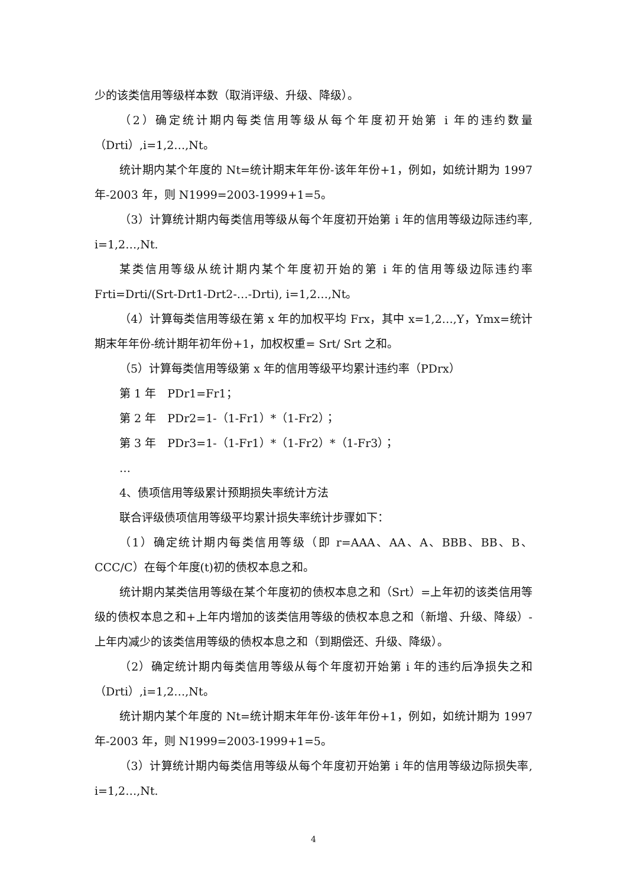少的该类信用等级样本数（取消评级、升级、降级）。
（2）确定统计期内每类信用等级从每个年度初开始第 i 年的违约数量（Drti）,i=1,2…,Nt。
统计期内某个年度的 Nt=统计期末年年份-该年年份+1，例如，如统计期为 1997 年-2003 年，则 N1999=2003-1999+1=5。
（3）计算统计期内每类信用等级从每个年度初开始第 i 年的信用等级边际违约率, i=1,2…,Nt.
某类信用等级从统计期内某个年度初开始的第 i 年的信用等级边际违约率 Frti=Drti/(Srt-Drt1-Drt2-…-Drti), i=1,2…,Nt。
（4）计算每类信用等级在第 x 年的加权平均 Frx，其中 x=1,2…,Y，Ymx=统计期末年年份-统计期年初年份+1，加权权重= Srt/ Srt 之和。
（5）计算每类信用等级第 x 年的信用等级平均累计违约率（PDrx）
第 1 年　PDr1=Fr1；
第 2 年　PDr2=1-（1-Fr1）*（1-Fr2）；
第 3 年　PDr3=1-（1-Fr1）*（1-Fr2）*（1-Fr3）；
…
4、债项信用等级累计预期损失率统计方法
联合评级债项信用等级平均累计损失率统计步骤如下：
（1）确定统计期内每类信用等级（即 r=AAA、AA、A、BBB、BB、B、CCC/C）在每个年度(t)初的债权本息之和。
统计期内某类信用等级在某个年度初的债权本息之和（Srt）=上年初的该类信用等级的债权本息之和+上年内增加的该类信用等级的债权本息之和（新增、升级、降级）-上年内减少的该类信用等级的债权本息之和（到期偿还、升级、降级）。
（2）确定统计期内每类信用等级从每个年度初开始第 i 年的违约后净损失之和（Drti）,i=1,2…,Nt。
统计期内某个年度的 Nt=统计期末年年份-该年年份+1，例如，如统计期为 1997 年-2003 年，则 N1999=2003-1999+1=5。
（3）计算统计期内每类信用等级从每个年度初开始第 i 年的信用等级边际损失率, i=1,2…,Nt.
4